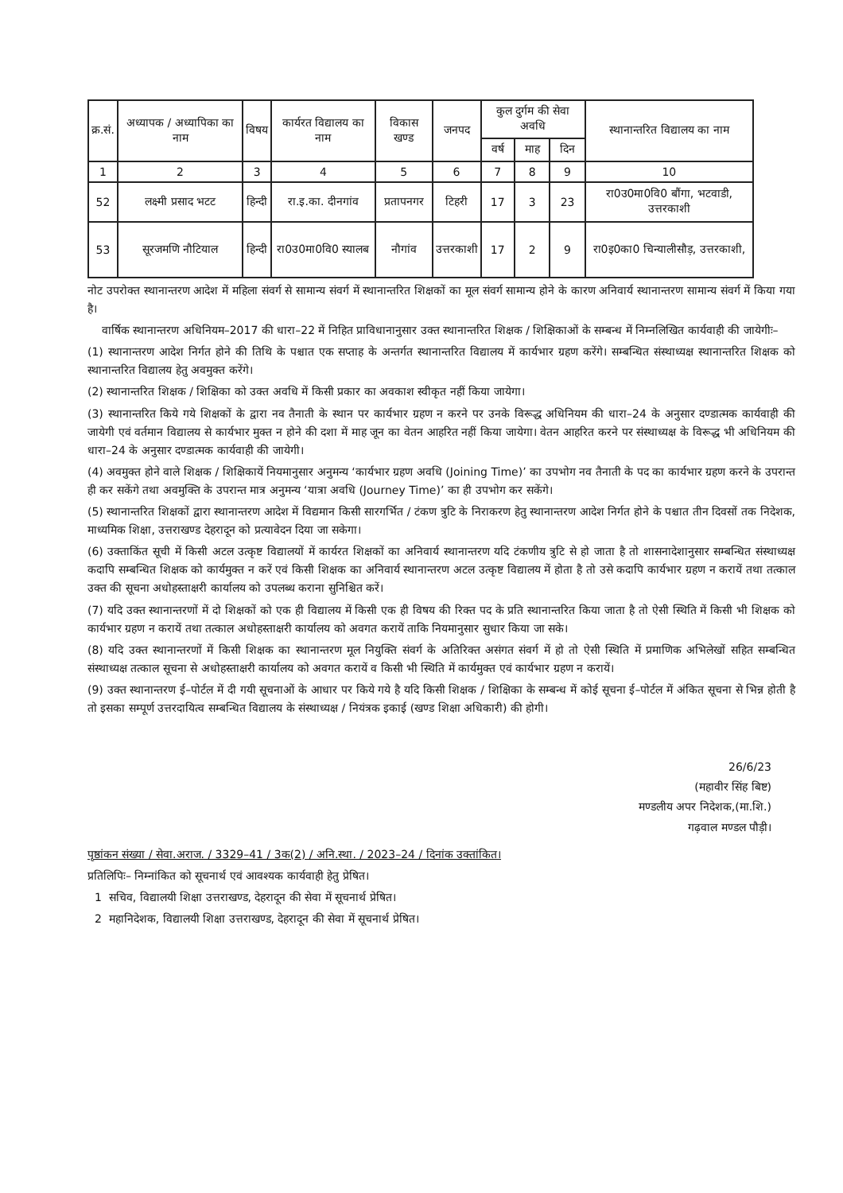| क्र.सं. | अध्यापक / अध्यापिका का नाम | विषय | कार्यरत विद्यालय का नाम | विकास खण्ड | जनपद | कुल दुर्गम की सेवा अवधि | | | स्थानान्तरित विद्यालय का नाम |
| --- | --- | --- | --- | --- | --- | --- | --- | --- | --- |
| | | | | | | वर्ष | माह | दिन | |
| 1 | 2 | 3 | 4 | 5 | 6 | 7 | 8 | 9 | 10 |
| 52 | लक्ष्मी प्रसाद भटट | हिन्दी | रा.इ.का. दीनगांव | प्रतापनगर | टिहरी | 17 | 3 | 23 | रा0उ0मा0वि0 बौंगा, भटवाडी, उत्तरकाशी |
| 53 | सूरजमणि नौटियाल | हिन्दी | रा0उ0मा0वि0 स्यालब | नौगांव | उत्तरकाशी | 17 | 2 | 9 | रा0इ0का0 चिन्यालीसौड़, उत्तरकाशी, |
नोट उपरोक्त स्थानान्तरण आदेश में महिला संवर्ग से सामान्य संवर्ग में स्थानान्तरित शिक्षकों का मूल संवर्ग सामान्य होने के कारण अनिवार्य स्थानान्तरण सामान्य संवर्ग में किया गया है।
वार्षिक स्थानान्तरण अधिनियम–2017 की धारा–22 में निहित प्राविधानानुसार उक्त स्थानान्तरित शिक्षक / शिक्षिकाओं के सम्बन्ध में निम्नलिखित कार्यवाही की जायेगीः–
(1) स्थानान्तरण आदेश निर्गत होने की तिथि के पश्चात एक सप्ताह के अन्तर्गत स्थानान्तरित विद्यालय में कार्यभार ग्रहण करेंगे। सम्बन्धित संस्थाध्यक्ष स्थानान्तरित शिक्षक को स्थानान्तरित विद्यालय हेतु अवमुक्त करेंगे।
(2) स्थानान्तरित शिक्षक / शिक्षिका को उक्त अवधि में किसी प्रकार का अवकाश स्वीकृत नहीं किया जायेगा।
(3) स्थानान्तरित किये गये शिक्षकों के द्वारा नव तैनाती के स्थान पर कार्यभार ग्रहण न करने पर उनके विरूद्ध अधिनियम की धारा–24 के अनुसार दण्डात्मक कार्यवाही की जायेगी एवं वर्तमान विद्यालय से कार्यभार मुक्त न होने की दशा में माह जून का वेतन आहरित नहीं किया जायेगा। वेतन आहरित करने पर संस्थाध्यक्ष के विरूद्ध भी अधिनियम की धारा–24 के अनुसार दण्डात्मक कार्यवाही की जायेगी।
(4) अवमुक्त होने वाले शिक्षक / शिक्षिकायें नियमानुसार अनुमन्य ‘कार्यभार ग्रहण अवधि (Joining Time)’ का उपभोग नव तैनाती के पद का कार्यभार ग्रहण करने के उपरान्त ही कर सकेंगे तथा अवमुक्ति के उपरान्त मात्र अनुमन्य ‘यात्रा अवधि (Journey Time)’ का ही उपभोग कर सकेंगे।
(5) स्थानान्तरित शिक्षकों द्वारा स्थानान्तरण आदेश में विद्यमान किसी सारगर्भित / टंकण त्रुटि के निराकरण हेतु स्थानान्तरण आदेश निर्गत होने के पश्चात तीन दिवसों तक निदेशक, माध्यमिक शिक्षा, उत्तराखण्ड देहरादून को प्रत्यावेदन दिया जा सकेगा।
(6) उक्ताकिंत सूची में किसी अटल उत्कृष्ट विद्यालयों में कार्यरत शिक्षकों का अनिवार्य स्थानान्तरण यदि टंकणीय त्रुटि से हो जाता है तो शासनादेशानुसार सम्बन्धित संस्थाध्यक्ष कदापि सम्बन्धित शिक्षक को कार्यमुक्त न करें एवं किसी शिक्षक का अनिवार्य स्थानान्तरण अटल उत्कृष्ट विद्यालय में होता है तो उसे कदापि कार्यभार ग्रहण न करायें तथा तत्काल उक्त की सूचना अधोहस्ताक्षरी कार्यालय को उपलब्ध कराना सुनिश्चित करें।
(7) यदि उक्त स्थानान्तरणों में दो शिक्षकों को एक ही विद्यालय में किसी एक ही विषय की रिक्त पद के प्रति स्थानान्तरित किया जाता है तो ऐसी स्थिति में किसी भी शिक्षक को कार्यभार ग्रहण न करायें तथा तत्काल अधोहस्ताक्षरी कार्यालय को अवगत करायें ताकि नियमानुसार सुधार किया जा सके।
(8) यदि उक्त स्थानान्तरणों में किसी शिक्षक का स्थानान्तरण मूल नियुक्ति संवर्ग के अतिरिक्त असंगत संवर्ग में हो तो ऐसी स्थिति में प्रमाणिक अभिलेखों सहित सम्बन्धित संस्थाध्यक्ष तत्काल सूचना से अधोहस्ताक्षरी कार्यालय को अवगत करायें व किसी भी स्थिति में कार्यमुक्त एवं कार्यभार ग्रहण न करायें।
(9) उक्त स्थानान्तरण ई–पोर्टल में दी गयी सूचनाओं के आधार पर किये गये है यदि किसी शिक्षक / शिक्षिका के सम्बन्ध में कोई सूचना ई–पोर्टल में अंकित सूचना से भिन्न होती है तो इसका सम्पूर्ण उत्तरदायित्व सम्बन्धित विद्यालय के संस्थाध्यक्ष / नियंत्रक इकाई (खण्ड शिक्षा अधिकारी) की होगी।
26/6/23
(महावीर सिंह बिष्ट)
मण्डलीय अपर निदेशक,(मा.शि.)
गढ़वाल मण्डल पौड़ी।
पृष्ठांकन संख्या / सेवा.अराज. / 3329–41 / 3क(2) / अनि.स्था. / 2023–24 / दिनांक उक्तांकित।
प्रतिलिपिः– निम्नांकित को सूचनार्थ एवं आवश्यक कार्यवाही हेतु प्रेषित।
1 सचिव, विद्यालयी शिक्षा उत्तराखण्ड, देहरादून की सेवा में सूचनार्थ प्रेषित।
2 महानिदेशक, विद्यालयी शिक्षा उत्तराखण्ड, देहरादून की सेवा में सूचनार्थ प्रेषित।